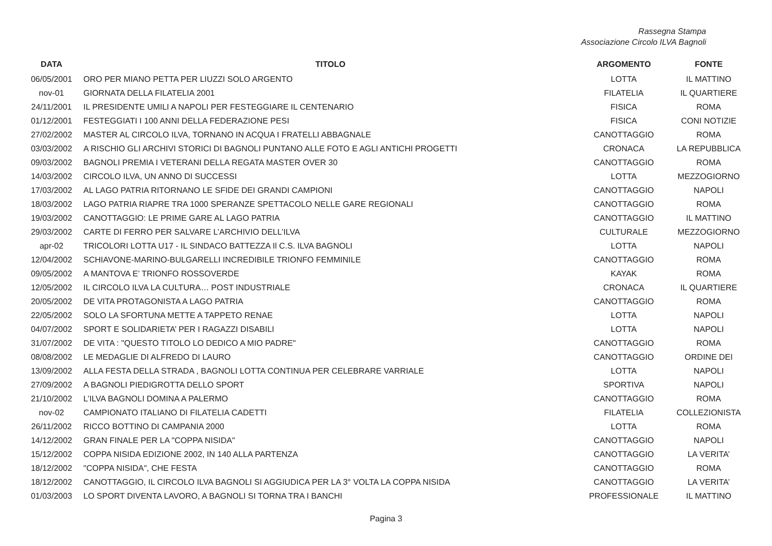Rassegna Stampa
Associazione Circolo ILVA Bagnoli
| DATA | TITOLO | ARGOMENTO | FONTE |
| --- | --- | --- | --- |
| 06/05/2001 | ORO PER MIANO PETTA PER LIUZZI SOLO ARGENTO | LOTTA | IL MATTINO |
| nov-01 | GIORNATA DELLA FILATELIA 2001 | FILATELIA | IL QUARTIERE |
| 24/11/2001 | IL PRESIDENTE UMILI A NAPOLI PER FESTEGGIARE IL CENTENARIO | FISICA | ROMA |
| 01/12/2001 | FESTEGGIATI I 100 ANNI DELLA FEDERAZIONE PESI | FISICA | CONI NOTIZIE |
| 27/02/2002 | MASTER AL CIRCOLO ILVA, TORNANO IN ACQUA I FRATELLI ABBAGNALE | CANOTTAGGIO | ROMA |
| 03/03/2002 | A RISCHIO GLI ARCHIVI STORICI DI BAGNOLI PUNTANO ALLE FOTO E AGLI ANTICHI PROGETTI | CRONACA | LA REPUBBLICA |
| 09/03/2002 | BAGNOLI PREMIA I VETERANI DELLA REGATA MASTER OVER 30 | CANOTTAGGIO | ROMA |
| 14/03/2002 | CIRCOLO ILVA, UN ANNO DI SUCCESSI | LOTTA | MEZZOGIORNO |
| 17/03/2002 | AL LAGO PATRIA RITORNANO LE SFIDE DEI GRANDI CAMPIONI | CANOTTAGGIO | NAPOLI |
| 18/03/2002 | LAGO PATRIA RIAPRE TRA 1000 SPERANZE SPETTACOLO NELLE GARE REGIONALI | CANOTTAGGIO | ROMA |
| 19/03/2002 | CANOTTAGGIO: LE PRIME GARE AL LAGO PATRIA | CANOTTAGGIO | IL MATTINO |
| 29/03/2002 | CARTE DI FERRO PER SALVARE L’ARCHIVIO DELL’ILVA | CULTURALE | MEZZOGIORNO |
| apr-02 | TRICOLORI LOTTA U17 - IL SINDACO BATTEZZA Il C.S. ILVA BAGNOLI | LOTTA | NAPOLI |
| 12/04/2002 | SCHIAVONE-MARINO-BULGARELLI INCREDIBILE TRIONFO FEMMINILE | CANOTTAGGIO | ROMA |
| 09/05/2002 | A MANTOVA E’ TRIONFO ROSSOVERDE | KAYAK | ROMA |
| 12/05/2002 | IL CIRCOLO ILVA LA CULTURA… POST INDUSTRIALE | CRONACA | IL QUARTIERE |
| 20/05/2002 | DE VITA PROTAGONISTA A LAGO PATRIA | CANOTTAGGIO | ROMA |
| 22/05/2002 | SOLO LA SFORTUNA METTE A TAPPETO RENAE | LOTTA | NAPOLI |
| 04/07/2002 | SPORT E SOLIDARIETA’ PER I RAGAZZI DISABILI | LOTTA | NAPOLI |
| 31/07/2002 | DE VITA : "QUESTO TITOLO LO DEDICO A MIO PADRE" | CANOTTAGGIO | ROMA |
| 08/08/2002 | LE MEDAGLIE DI ALFREDO DI LAURO | CANOTTAGGIO | ORDINE DEI |
| 13/09/2002 | ALLA FESTA DELLA STRADA , BAGNOLI LOTTA CONTINUA PER CELEBRARE VARRIALE | LOTTA | NAPOLI |
| 27/09/2002 | A BAGNOLI PIEDIGROTTA DELLO SPORT | SPORTIVA | NAPOLI |
| 21/10/2002 | L’ILVA BAGNOLI DOMINA A PALERMO | CANOTTAGGIO | ROMA |
| nov-02 | CAMPIONATO ITALIANO DI FILATELIA CADETTI | FILATELIA | COLLEZIONISTA |
| 26/11/2002 | RICCO BOTTINO DI CAMPANIA 2000 | LOTTA | ROMA |
| 14/12/2002 | GRAN FINALE PER LA "COPPA NISIDA" | CANOTTAGGIO | NAPOLI |
| 15/12/2002 | COPPA NISIDA EDIZIONE 2002, IN 140 ALLA PARTENZA | CANOTTAGGIO | LA VERITA’ |
| 18/12/2002 | "COPPA NISIDA", CHE FESTA | CANOTTAGGIO | ROMA |
| 18/12/2002 | CANOTTAGGIO, IL CIRCOLO ILVA BAGNOLI SI AGGIUDICA PER LA 3° VOLTA LA COPPA NISIDA | CANOTTAGGIO | LA VERITA’ |
| 01/03/2003 | LO SPORT DIVENTA LAVORO, A BAGNOLI SI TORNA TRA I BANCHI | PROFESSIONALE | IL MATTINO |
Pagina 3